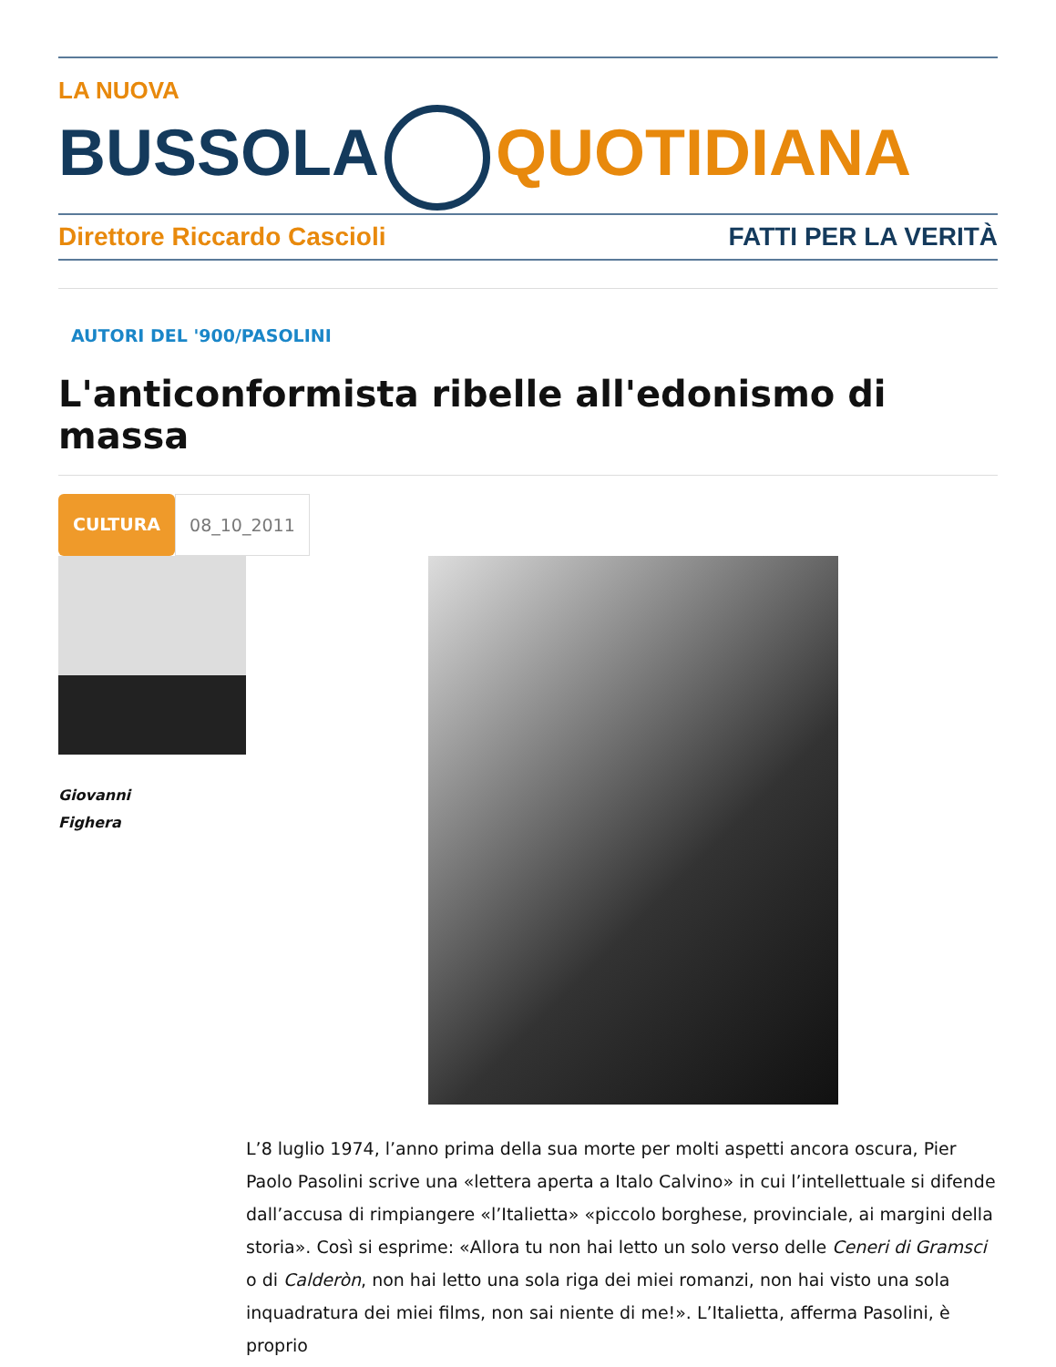LA NUOVA
BUSSOLA QUOTIDIANA
Direttore Riccardo Cascioli FATTI PER LA VERITÀ
AUTORI DEL '900/PASOLINI
L'anticonformista ribelle all'edonismo di massa
CULTURA 08_10_2011
Giovanni
Fighera
L’8 luglio 1974, l’anno prima della sua morte per molti aspetti ancora oscura, Pier Paolo Pasolini scrive una «lettera aperta a Italo Calvino» in cui l’intellettuale si difende dall’accusa di rimpiangere «l’Italietta» «piccolo borghese, provinciale, ai margini della storia». Così si esprime: «Allora tu non hai letto un solo verso delle Ceneri di Gramsci o di Calderòn, non hai letto una sola riga dei miei romanzi, non hai visto una sola inquadratura dei miei films, non sai niente di me!». L’Italietta, afferma Pasolini, è proprio